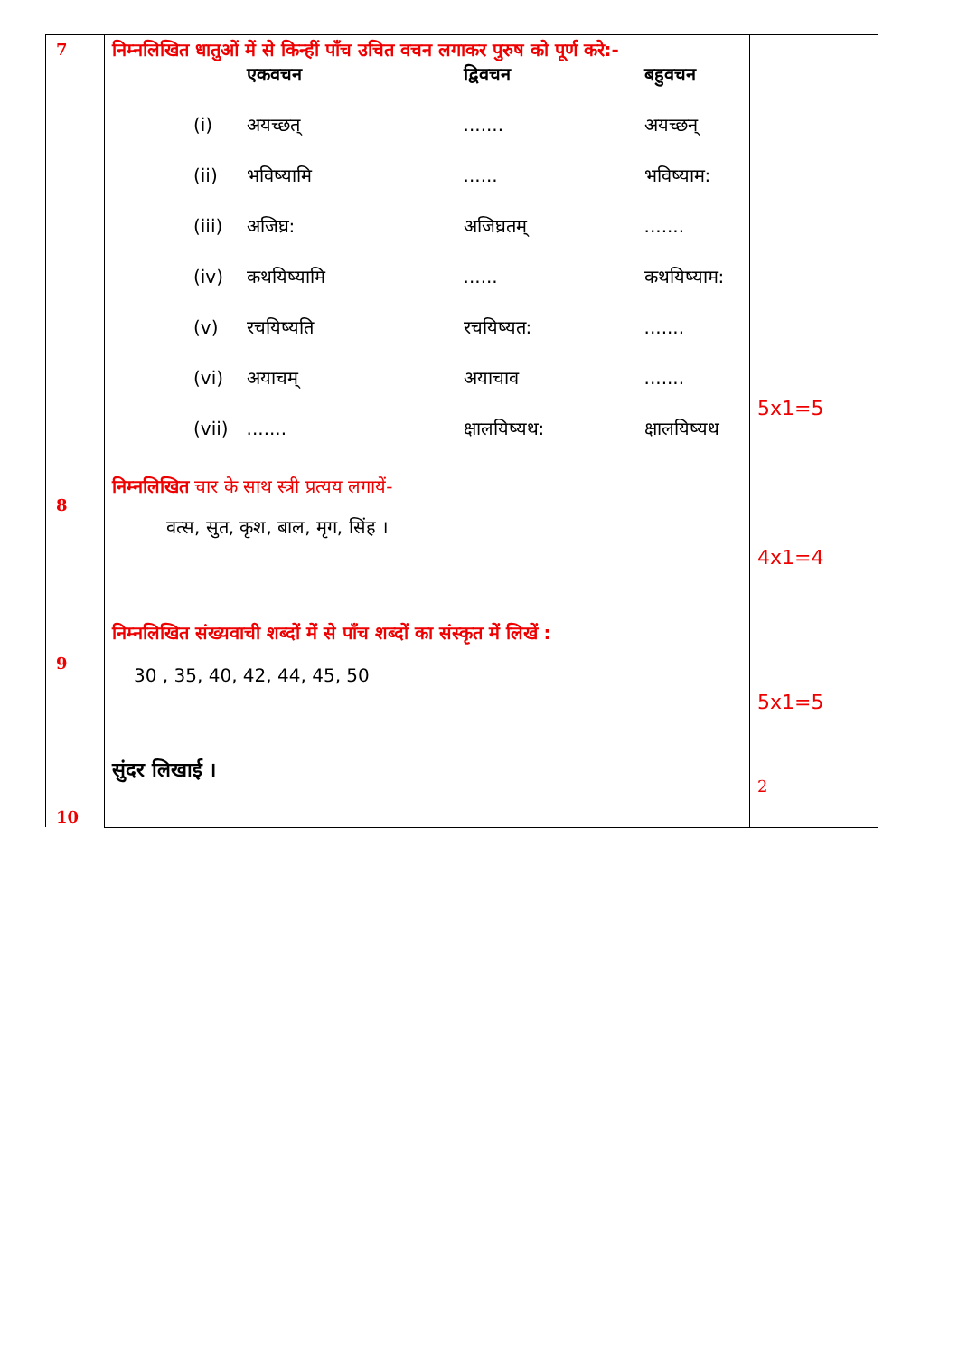| 7 8 9 10 | निम्नलिखित धातुओं में से किन्हीं पाँच उचित वचन लगाकर पुरुष को पूर्ण करे:- / / एकवचन / द्विवचन / बहुवचन / / (i) / अयच्छत् / ....... / अयच्छन् / / (ii) / भविष्यामि / ...... / भविष्याम: / / (iii) / अजिघ्र: / अजिघ्रतम् / ....... / / (iv) / कथयिष्यामि / ...... / कथयिष्याम: / / (v) / रचयिष्यति / रचयिष्यत: / ....... / / (vi) / अयाचम् / अयाचाव / ....... / / (vii) / ....... / क्षालयिष्यथ: / क्षालयिष्यथ / निम्नलिखित चार के साथ स्त्री प्रत्यय लगायें- वत्स, सुत, कृश, बाल, मृग, सिंह । निम्नलिखित संख्यवाची शब्दों में से पाँच शब्दों का संस्कृत में लिखें : 30 , 35, 40, 42, 44, 45, 50 सुंदर लिखाई । | 5x1=5 4x1=4 5x1=5 2 |